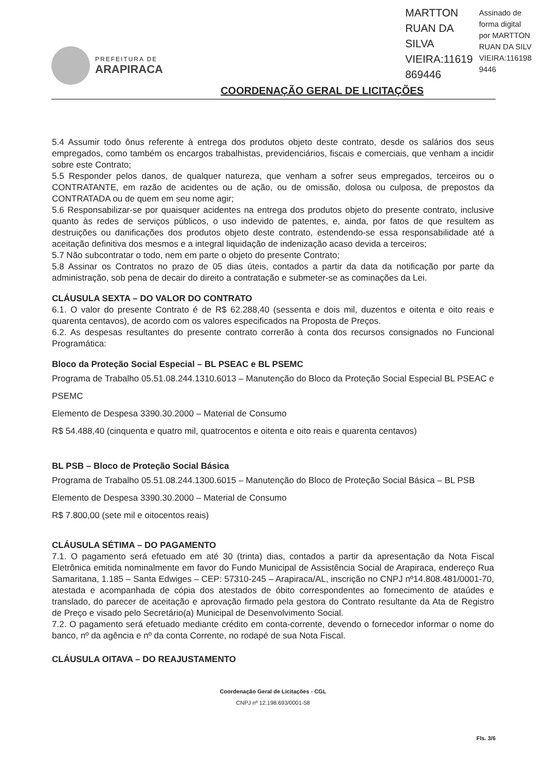PREFEITURA DE
ARAPIRACA
MARTTON
RUAN DA
SILVA
VIEIRA:11619
869446
Assinado de
forma digital
por MARTTON
RUAN DA SILV
VIEIRA:116198
9446
COORDENAÇÃO GERAL DE LICITAÇÕES
5.4 Assumir todo ônus referente à entrega dos produtos objeto deste contrato, desde os salários dos seus empregados, como também os encargos trabalhistas, previdenciários, fiscais e comerciais, que venham a incidir sobre este Contrato;
5.5 Responder pelos danos, de qualquer natureza, que venham a sofrer seus empregados, terceiros ou o CONTRATANTE, em razão de acidentes ou de ação, ou de omissão, dolosa ou culposa, de prepostos da CONTRATADA ou de quem em seu nome agir;
5.6 Responsabilizar-se por quaisquer acidentes na entrega dos produtos objeto do presente contrato, inclusive quanto às redes de serviços públicos, o uso indevido de patentes, e, ainda, por fatos de que resultem as destruições ou danificações dos produtos objeto deste contrato, estendendo-se essa responsabilidade até a aceitação definitiva dos mesmos e a integral liquidação de indenização acaso devida a terceiros;
5.7 Não subcontratar o todo, nem em parte o objeto do presente Contrato;
5.8 Assinar os Contratos no prazo de 05 dias úteis, contados a partir da data da notificação por parte da administração, sob pena de decair do direito a contratação e submeter-se as cominações da Lei.
CLÁUSULA SEXTA – DO VALOR DO CONTRATO
6.1. O valor do presente Contrato é de R$ 62.288,40 (sessenta e dois mil, duzentos e oitenta e oito reais e quarenta centavos), de acordo com os valores especificados na Proposta de Preços.
6.2. As despesas resultantes do presente contrato correrão à conta dos recursos consignados no Funcional Programática:
Bloco da Proteção Social Especial – BL PSEAC e BL PSEMC
Programa de Trabalho 05.51.08.244.1310.6013 – Manutenção do Bloco da Proteção Social Especial BL PSEAC e PSEMC
Elemento de Despesa 3390.30.2000 – Material de Consumo
R$ 54.488,40 (cinquenta e quatro mil, quatrocentos e oitenta e oito reais e quarenta centavos)
BL PSB – Bloco de Proteção Social Básica
Programa de Trabalho 05.51.08.244.1300.6015 – Manutenção do Bloco de Proteção Social Básica – BL PSB
Elemento de Despesa 3390.30.2000 – Material de Consumo
R$ 7.800,00 (sete mil e oitocentos reais)
CLÁUSULA SÉTIMA – DO PAGAMENTO
7.1. O pagamento será efetuado em até 30 (trinta) dias, contados a partir da apresentação da Nota Fiscal Eletrônica emitida nominalmente em favor do Fundo Municipal de Assistência Social de Arapiraca, endereço Rua Samaritana, 1.185 – Santa Edwiges – CEP: 57310-245 – Arapiraca/AL, inscrição no CNPJ nº14.808.481/0001-70, atestada e acompanhada de cópia dos atestados de óbito correspondentes ao fornecimento de ataúdes e translado, do parecer de aceitação e aprovação firmado pela gestora do Contrato resultante da Ata de Registro de Preço e visado pelo Secretário(a) Municipal de Desenvolvimento Social.
7.2. O pagamento será efetuado mediante crédito em conta-corrente, devendo o fornecedor informar o nome do banco, nº da agência e nº da conta Corrente, no rodapé de sua Nota Fiscal.
CLÁUSULA OITAVA – DO REAJUSTAMENTO
Coordenação Geral de Licitações - CGL
CNPJ nº 12.198.693/0001-58
Fls. 3/6